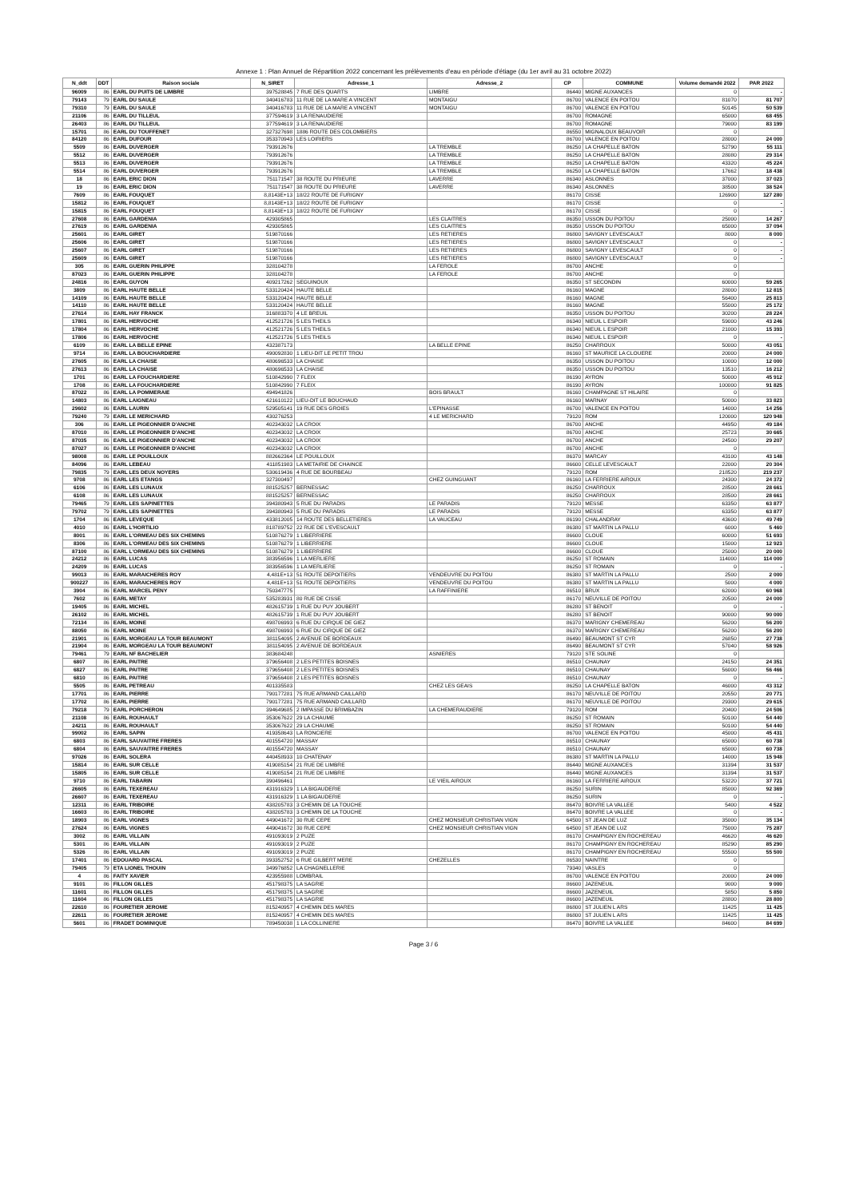Annexe 1 : Plan Annuel de Répartition 2022 concernant les prélèvements d'eau en période d'étiage (du 1er avril au 31 octobre 2022)
| N_ddt | DDT | Raison sociale | N_SIRET | Adresse_1 | Adresse_2 | CP | COMMUNE | Volume demandé 2022 | PAR 2022 |
| --- | --- | --- | --- | --- | --- | --- | --- | --- | --- |
| 96009 | 86 | EARL DU PUITS DE LIMBRE | 397528845 | 7 RUE DES QUARTS | LIMBRE | 86440 | MIGNE AUXANCES | 0 | - |
| 79143 | 79 | EARL DU SAULE | 340416783 | 11 RUE DE LA MARE A VINCENT | MONTAIGU | 86700 | VALENCE EN POITOU | 81070 | 81 707 |
| 79310 | 79 | EARL DU SAULE | 340416783 | 11 RUE DE LA MARE A VINCENT | MONTAIGU | 86700 | VALENCE EN POITOU | 50145 | 50 539 |
| 21106 | 86 | EARL DU TILLEUL | 377594619 | 3 LA RENAUDIERE | | 86700 | ROMAGNE | 65000 | 68 455 |
| 26403 | 86 | EARL DU TILLEUL | 377594619 | 3 LA RENAUDIERE | | 86700 | ROMAGNE | 79000 | 83 199 |
| 15701 | 86 | EARL DU TOUFFENET | 327327698 | 1886 ROUTE DES COLOMBIERS | | 86550 | MIGNALOUX BEAUVOIR | 0 | |
| 84120 | 86 | EARL DUFOUR | 353370943 | LES LOIRIERS | | 86700 | VALENCE EN POITOU | 28000 | 24 000 |
| 5509 | 86 | EARL DUVERGER | 793912676 | | LA TREMBLE | 86250 | LA CHAPELLE BATON | 52790 | 55 111 |
| 5512 | 86 | EARL DUVERGER | 793912676 | | LA TREMBLE | 86250 | LA CHAPELLE BATON | 28080 | 29 314 |
| 5513 | 86 | EARL DUVERGER | 793912676 | | LA TREMBLE | 86250 | LA CHAPELLE BATON | 43320 | 45 224 |
| 5514 | 86 | EARL DUVERGER | 793912676 | | LA TREMBLE | 86250 | LA CHAPELLE BATON | 17662 | 18 438 |
| 18 | 86 | EARL ERIC DION | 751171547 | 38 ROUTE DU PRIEURE | LAVERRE | 86340 | ASLONNES | 37000 | 37 023 |
| 19 | 86 | EARL ERIC DION | 751171547 | 38 ROUTE DU PRIEURE | LAVERRE | 86340 | ASLONNES | 38500 | 38 524 |
| 7609 | 86 | EARL FOUQUET | 8,8143E+13 | 18/22 ROUTE DE FURIGNY | | 86170 | CISSE | 126900 | 127 280 |
| 15812 | 86 | EARL FOUQUET | 8,8143E+13 | 18/22 ROUTE DE FURIGNY | | 86170 | CISSE | 0 | - |
| 15815 | 86 | EARL FOUQUET | 8,8143E+13 | 18/22 ROUTE DE FURIGNY | | 86170 | CISSE | 0 | - |
| 27608 | 86 | EARL GARDENIA | 429305865 | | LES CLAITRES | 86350 | USSON DU POITOU | 25000 | 14 267 |
| 27619 | 86 | EARL GARDENIA | 429305865 | | LES CLAITRES | 86350 | USSON DU POITOU | 65000 | 37 094 |
| 25601 | 86 | EARL GIRET | 519870166 | | LES RETIERES | 86800 | SAVIGNY LEVESCAULT | 8000 | 8 000 |
| 25606 | 86 | EARL GIRET | 519870166 | | LES RETIERES | 86800 | SAVIGNY LEVESCAULT | 0 | - |
| 25607 | 86 | EARL GIRET | 519870166 | | LES RETIERES | 86800 | SAVIGNY LEVESCAULT | 0 | - |
| 25609 | 86 | EARL GIRET | 519870166 | | LES RETIERES | 86800 | SAVIGNY LEVESCAULT | 0 | - |
| 305 | 86 | EARL GUERIN PHILIPPE | 328104278 | | LA FEROLE | 86700 | ANCHE | 0 | |
| 87023 | 86 | EARL GUERIN PHILIPPE | 328104278 | | LA FEROLE | 86700 | ANCHE | 0 | |
| 24816 | 86 | EARL GUYON | 409217262 | SEGUINOUX | | 86350 | ST SECONDIN | 60000 | 59 265 |
| 3809 | 86 | EARL HAUTE BELLE | 533120424 | HAUTE BELLE | | 86160 | MAGNE | 28000 | 12 815 |
| 14109 | 86 | EARL HAUTE BELLE | 533120424 | HAUTE BELLE | | 86160 | MAGNE | 56400 | 25 813 |
| 14110 | 86 | EARL HAUTE BELLE | 533120424 | HAUTE BELLE | | 86160 | MAGNE | 55000 | 25 172 |
| 27614 | 86 | EARL HAY FRANCK | 316883370 | 4 LE BREUIL | | 86350 | USSON DU POITOU | 30200 | 28 224 |
| 17801 | 86 | EARL HERVOCHE | 412521726 | 5 LES THEILS | | 86340 | NIEUIL L ESPOIR | 59000 | 43 246 |
| 17804 | 86 | EARL HERVOCHE | 412521726 | 5 LES THEILS | | 86340 | NIEUIL L ESPOIR | 21000 | 15 393 |
| 17806 | 86 | EARL HERVOCHE | 412521726 | 5 LES THEILS | | 86340 | NIEUIL L ESPOIR | 0 | - |
| 6109 | 86 | EARL LA BELLE EPINE | 432387173 | | LA BELLE EPINE | 86250 | CHARROUX | 50000 | 43 051 |
| 9714 | 86 | EARL LA BOUCHARDIERE | 490092830 | 1 LIEU-DIT LE PETIT TROU | | 86160 | ST MAURICE LA CLOUERE | 20000 | 24 000 |
| 27605 | 86 | EARL LA CHAISE | 480696533 | LA CHAISE | | 86350 | USSON DU POITOU | 10000 | 12 000 |
| 27613 | 86 | EARL LA CHAISE | 480696533 | LA CHAISE | | 86350 | USSON DU POITOU | 13510 | 16 212 |
| 1701 | 86 | EARL LA FOUCHARDIERE | 510842990 | 7 FLEIX | | 86190 | AYRON | 50000 | 45 912 |
| 1708 | 86 | EARL LA FOUCHARDIERE | 510842990 | 7 FLEIX | | 86190 | AYRON | 100000 | 91 825 |
| 87022 | 86 | EARL LA POMMERAIE | 494941826 | | BOIS BRAULT | 86160 | CHAMPAGNE ST HILAIRE | 0 | |
| 14803 | 86 | EARL LAIGNEAU | 421610122 | LIEU-DIT LE BOUCHAUD | | 86160 | MARNAY | 50000 | 33 823 |
| 29602 | 86 | EARL LAURIN | 529505141 | 19 RUE DES GROIES | L'EPINASSE | 86700 | VALENCE EN POITOU | 14000 | 14 256 |
| 79240 | 79 | EARL LE MERICHARD | 430276253 | | 4 LE MERICHARD | 79120 | ROM | 120000 | 120 948 |
| 306 | 86 | EARL LE PIGEONNIER D'ANCHE | 402343032 | LA CROIX | | 86700 | ANCHE | 44950 | 49 184 |
| 87010 | 86 | EARL LE PIGEONNIER D'ANCHE | 402343032 | LA CROIX | | 86700 | ANCHE | 25723 | 30 665 |
| 87035 | 86 | EARL LE PIGEONNIER D'ANCHE | 402343032 | LA CROIX | | 86700 | ANCHE | 24500 | 29 207 |
| 87027 | 86 | EARL LE PIGEONNIER D'ANCHE | 402343032 | LA CROIX | | 86700 | ANCHE | 0 | |
| 98008 | 86 | EARL LE POUILLOUX | 882662364 | LE POUILLOUX | | 86370 | MARCAY | 43100 | 43 148 |
| 84096 | 86 | EARL LEBEAU | 411851983 | LA METAIRIE DE CHAINCE | | 86600 | CELLE LEVESCAULT | 22000 | 20 304 |
| 79835 | 79 | EARL LES DEUX NOYERS | 530619436 | 4 RUE DE BOURBEAU | | 79120 | ROM | 218520 | 219 237 |
| 9708 | 86 | EARL LES ETANGS | 327300497 | | CHEZ GUINGUANT | 86160 | LA FERRIERE AIROUX | 24300 | 24 372 |
| 6106 | 86 | EARL LES LUNAUX | 881525257 | BERNESSAC | | 86250 | CHARROUX | 28500 | 28 661 |
| 6108 | 86 | EARL LES LUNAUX | 881525257 | BERNESSAC | | 86250 | CHARROUX | 28500 | 28 661 |
| 79465 | 79 | EARL LES SAPINETTES | 394380943 | 5 RUE DU PARADIS | LE PARADIS | 79120 | MESSE | 63350 | 63 877 |
| 79702 | 79 | EARL LES SAPINETTES | 394380943 | 5 RUE DU PARADIS | LE PARADIS | 79120 | MESSE | 63350 | 63 877 |
| 1704 | 86 | EARL LEVEQUE | 433812005 | 14 ROUTE DES BELLETIERES | LA VAUCEAU | 86190 | CHALANDRAY | 43600 | 49 749 |
| 4010 | 86 | EARL L'HORTILIO | 818789752 | 22 RUE DE L'EVESCAULT | | 86380 | ST MARTIN LA PALLU | 6000 | 5 460 |
| 8001 | 86 | EARL L'ORMEAU DES SIX CHEMINS | 510876279 | 1 LIBERRIERE | | 86600 | CLOUE | 60000 | 51 693 |
| 8306 | 86 | EARL L'ORMEAU DES SIX CHEMINS | 510876279 | 1 LIBERRIERE | | 86600 | CLOUE | 15000 | 12 923 |
| 87100 | 86 | EARL L'ORMEAU DES SIX CHEMINS | 510876279 | 1 LIBERRIERE | | 86600 | CLOUE | 25000 | 20 000 |
| 24212 | 86 | EARL LUCAS | 383956596 | 1 LA MERLIERE | | 86250 | ST ROMAIN | 114000 | 114 000 |
| 24209 | 86 | EARL LUCAS | 383956596 | 1 LA MERLIERE | | 86250 | ST ROMAIN | 0 | - |
| 99013 | 86 | EARL MARAICHERES ROY | 4,481E+13 | 51 ROUTE DEPOITIERS | VENDEUVRE DU POITOU | 86380 | ST MARTIN LA PALLU | 2500 | 2 000 |
| 900227 | 86 | EARL MARAICHERES ROY | 4,481E+13 | 51 ROUTE DEPOITIERS | VENDEUVRE DU POITOU | 86380 | ST MARTIN LA PALLU | 5000 | 4 000 |
| 3904 | 86 | EARL MARCEL PENY | 750347775 | | LA RAFFINIERE | 86510 | BRUX | 62000 | 60 968 |
| 7602 | 86 | EARL METAY | 535283931 | 80 RUE DE CISSE | | 86170 | NEUVILLE DE POITOU | 20500 | 24 000 |
| 19405 | 86 | EARL MICHEL | 482615739 | 1 RUE DU PUY JOUBERT | | 86280 | ST BENOIT | 0 | - |
| 26102 | 86 | EARL MICHEL | 482615739 | 1 RUE DU PUY JOUBERT | | 86280 | ST BENOIT | 90000 | 90 000 |
| 72134 | 86 | EARL MOINE | 498706993 | 6 RUE DU CIRQUE DE GIEZ | | 86370 | MARIGNY CHEMEREAU | 56200 | 56 200 |
| 88050 | 86 | EARL MOINE | 498706993 | 6 RUE DU CIRQUE DE GIEZ | | 86370 | MARIGNY CHEMEREAU | 56200 | 56 200 |
| 21901 | 86 | EARL MORGEAU LA TOUR BEAUMONT | 381154095 | 2 AVENUE DE BORDEAUX | | 86490 | BEAUMONT ST CYR | 26850 | 27 738 |
| 21904 | 86 | EARL MORGEAU LA TOUR BEAUMONT | 381154095 | 2 AVENUE DE BORDEAUX | | 86490 | BEAUMONT ST CYR | 57040 | 58 926 |
| 79461 | 79 | EARL NF BACHELIER | 383684248 | | ASNIERES | 79120 | STE SOLINE | 0 | |
| 6807 | 86 | EARL PAITRE | 379656408 | 2 LES PETITES BOISNES | | 86510 | CHAUNAY | 24150 | 24 351 |
| 6827 | 86 | EARL PAITRE | 379656408 | 2 LES PETITES BOISNES | | 86510 | CHAUNAY | 56000 | 56 466 |
| 6810 | 86 | EARL PAITRE | 379656408 | 2 LES PETITES BOISNES | | 86510 | CHAUNAY | 0 | - |
| 5505 | 86 | EARL PETREAU | 401335583 | | CHEZ LES GEAIS | 86250 | LA CHAPELLE BATON | 46000 | 43 312 |
| 17701 | 86 | EARL PIERRE | 790177281 | 75 RUE ARMAND CAILLARD | | 86170 | NEUVILLE DE POITOU | 20550 | 20 771 |
| 17702 | 86 | EARL PIERRE | 790177281 | 75 RUE ARMAND CAILLARD | | 86170 | NEUVILLE DE POITOU | 29300 | 29 615 |
| 79218 | 79 | EARL PORCHERON | 394649685 | 2 IMPASSE DU BRIMBAZIN | LA CHEMERAUDIERE | 79120 | ROM | 20400 | 24 506 |
| 21108 | 86 | EARL ROUHAULT | 353067622 | 29 LA CHAUME | | 86250 | ST ROMAIN | 50100 | 54 440 |
| 24211 | 86 | EARL ROUHAULT | 353067622 | 29 LA CHAUME | | 86250 | ST ROMAIN | 50100 | 54 440 |
| 99002 | 86 | EARL SAPIN | 419358643 | LA RONCIERE | | 86700 | VALENCE EN POITOU | 45000 | 45 431 |
| 6803 | 86 | EARL SAUVAITRE FRERES | 401554720 | MASSAY | | 86510 | CHAUNAY | 65000 | 60 738 |
| 6804 | 86 | EARL SAUVAITRE FRERES | 401554720 | MASSAY | | 86510 | CHAUNAY | 65000 | 60 738 |
| 97026 | 86 | EARL SOLERA | 440458933 | 10 CHATENAY | | 86380 | ST MARTIN LA PALLU | 14000 | 15 948 |
| 15814 | 86 | EARL SUR CELLE | 419085154 | 21 RUE DE LIMBRE | | 86440 | MIGNE AUXANCES | 31394 | 31 537 |
| 15805 | 86 | EARL SUR CELLE | 419085154 | 21 RUE DE LIMBRE | | 86440 | MIGNE AUXANCES | 31394 | 31 537 |
| 9710 | 86 | EARL TABARIN | 390496461 | | LE VIEIL AIROUX | 86160 | LA FERRIERE AIROUX | 53220 | 37 721 |
| 26605 | 86 | EARL TEXEREAU | 431916329 | 1 LA BIGAUDERIE | | 86250 | SURIN | 85000 | 92 369 |
| 26607 | 86 | EARL TEXEREAU | 431916329 | 1 LA BIGAUDERIE | | 86250 | SURIN | 0 | - |
| 12311 | 86 | EARL TRIBOIRE | 438205783 | 3 CHEMIN DE LA TOUCHE | | 86470 | BOIVRE LA VALLEE | 5400 | 4 522 |
| 16603 | 86 | EARL TRIBOIRE | 438205783 | 3 CHEMIN DE LA TOUCHE | | 86470 | BOIVRE LA VALLEE | 0 | - |
| 18903 | 86 | EARL VIGNES | 449041672 | 30 RUE CEPE | CHEZ MONSIEUR CHRISTIAN VIGN | 64500 | ST JEAN DE LUZ | 35000 | 35 134 |
| 27624 | 86 | EARL VIGNES | 449041672 | 30 RUE CEPE | CHEZ MONSIEUR CHRISTIAN VIGN | 64500 | ST JEAN DE LUZ | 75000 | 75 287 |
| 3002 | 86 | EARL VILLAIN | 491093019 | 2 PUZE | | 86170 | CHAMPIGNY EN ROCHEREAU | 46620 | 46 620 |
| 5301 | 86 | EARL VILLAIN | 491093019 | 2 PUZE | | 86170 | CHAMPIGNY EN ROCHEREAU | 85290 | 85 290 |
| 5326 | 86 | EARL VILLAIN | 491093019 | 2 PUZE | | 86170 | CHAMPIGNY EN ROCHEREAU | 55500 | 55 500 |
| 17401 | 86 | EDOUARD PASCAL | 393352752 | 6 RUE GILBERT MERE | CHEZELLES | 86530 | NAINTRE | 0 | |
| 79405 | 79 | ETA LIONEL THOUIN | 349976852 | LA CHAGNELLERIE | | 79340 | VASLES | 0 | |
| 4 | 86 | FAITY XAVIER | 423955988 | LOMBRAIL | | 86700 | VALENCE EN POITOU | 20000 | 24 000 |
| 9101 | 86 | FILLON GILLES | 451798375 | LA SAGRIE | | 86600 | JAZENEUIL | 9000 | 9 000 |
| 11601 | 86 | FILLON GILLES | 451798375 | LA SAGRIE | | 86600 | JAZENEUIL | 5850 | 5 850 |
| 11604 | 86 | FILLON GILLES | 451798375 | LA SAGRIE | | 86600 | JAZENEUIL | 28800 | 28 800 |
| 22610 | 86 | FOURETIER JEROME | 815240957 | 4 CHEMIN DES MARES | | 86800 | ST JULIEN L ARS | 11425 | 11 425 |
| 22611 | 86 | FOURETIER JEROME | 815240957 | 4 CHEMIN DES MARES | | 86800 | ST JULIEN L ARS | 11425 | 11 425 |
| 5601 | 86 | FRADET DOMINIQUE | 789450038 | 1 LA COLLINIERE | | 86470 | BOIVRE LA VALLEE | 84600 | 84 699 |
Page 3 / 6